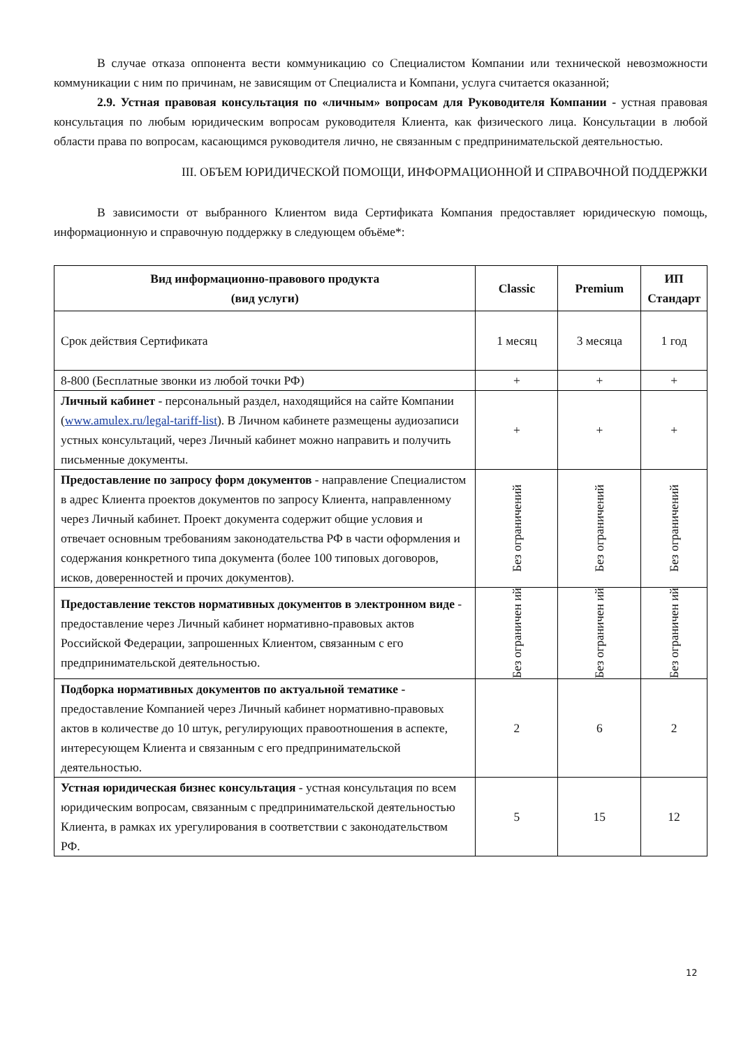В случае отказа оппонента вести коммуникацию со Специалистом Компании или технической невозможности коммуникации с ним по причинам, не зависящим от Специалиста и Компани, услуга считается оказанной;
2.9. Устная правовая консультация по «личным» вопросам для Руководителя Компании - устная правовая консультация по любым юридическим вопросам руководителя Клиента, как физического лица. Консультации в любой области права по вопросам, касающимся руководителя лично, не связанным с предпринимательской деятельностью.
III. ОБЪЕМ ЮРИДИЧЕСКОЙ ПОМОЩИ, ИНФОРМАЦИОННОЙ И СПРАВОЧНОЙ ПОДДЕРЖКИ
В зависимости от выбранного Клиентом вида Сертификата Компания предоставляет юридическую помощь, информационную и справочную поддержку в следующем объёме*:
| Вид информационно-правового продукта (вид услуги) | Classic | Premium | ИП Стандарт |
| --- | --- | --- | --- |
| Срок действия Сертификата | 1 месяц | 3 месяца | 1 год |
| 8-800 (Бесплатные звонки из любой точки РФ) | + | + | + |
| Личный кабинет - персональный раздел, находящийся на сайте Компании ( www.amulex.ru/legal-tariff-list ). В Личном кабинете размещены аудиозаписи устных консультаций, через Личный кабинет можно направить и получить письменные документы. | + | + | + |
| Предоставление по запросу форм документов - направление Специалистом в адрес Клиента проектов документов по запросу Клиента, направленному через Личный кабинет. Проект документа содержит общие условия и отвечает основным требованиям законодательства РФ в части оформления и содержания конкретного типа документа (более 100 типовых договоров, исков, доверенностей и прочих документов). | Без ограничений | Без ограничений | Без ограничений |
| Предоставление текстов нормативных документов в электронном виде - предоставление через Личный кабинет нормативно-правовых актов Российской Федерации, запрошенных Клиентом, связанным с его предпринимательской деятельностью. | Без ограничен ий | Без ограничен ий | Без ограничен ий |
| Подборка нормативных документов по актуальной тематике - предоставление Компанией через Личный кабинет нормативно-правовых актов в количестве до 10 штук, регулирующих правоотношения в аспекте, интересующем Клиента и связанным с его предпринимательской деятельностью. | 2 | 6 | 2 |
| Устная юридическая бизнес консультация - устная консультация по всем юридическим вопросам, связанным с предпринимательской деятельностью Клиента, в рамках их урегулирования в соответствии с законодательством РФ. | 5 | 15 | 12 |
12